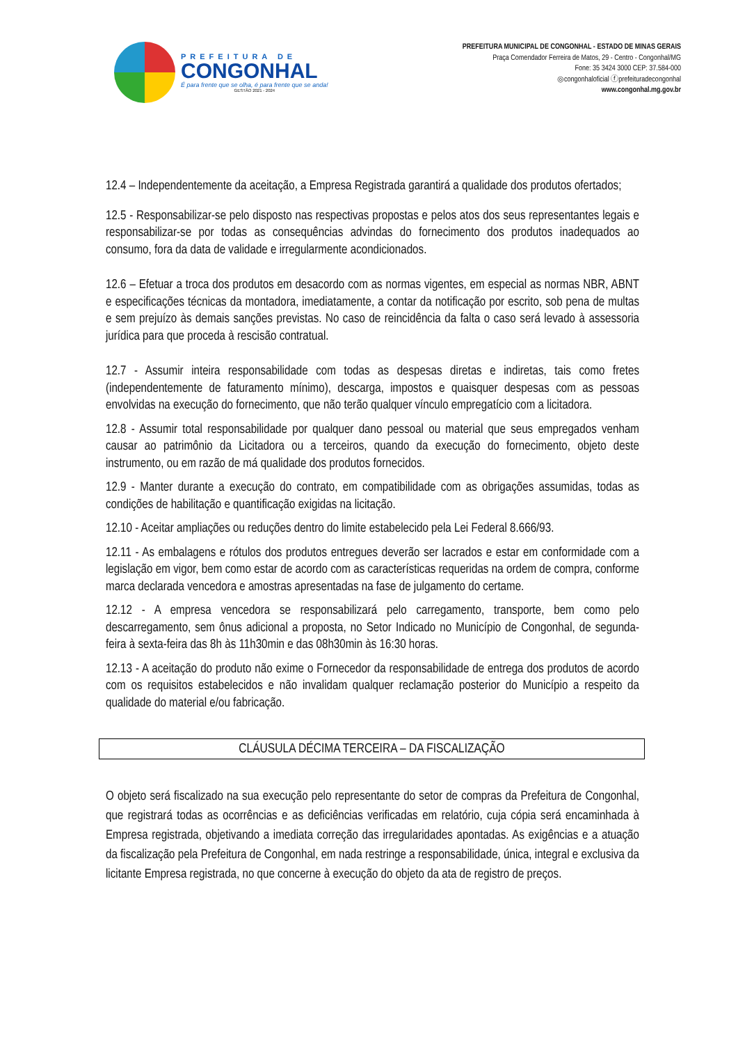PREFEITURA DE
CONGONHAL
É para frente que se olha, é para frente que se anda!
GESTÃO 2021 - 2024
PREFEITURA MUNICIPAL DE CONGONHAL - ESTADO DE MINAS GERAIS
Praça Comendador Ferreira de Matos, 29 - Centro - Congonhal/MG
Fone: 35 3424 3000 CEP: 37.584-000
◎congonhaloficial ⓕprefeituradecongonhal
www.congonhal.mg.gov.br
12.4 – Independentemente da aceitação, a Empresa Registrada garantirá a qualidade dos produtos ofertados;
12.5 - Responsabilizar-se pelo disposto nas respectivas propostas e pelos atos dos seus representantes legais e responsabilizar-se por todas as consequências advindas do fornecimento dos produtos inadequados ao consumo, fora da data de validade e irregularmente acondicionados.
12.6 – Efetuar a troca dos produtos em desacordo com as normas vigentes, em especial as normas NBR, ABNT e especificações técnicas da montadora, imediatamente, a contar da notificação por escrito, sob pena de multas e sem prejuízo às demais sanções previstas. No caso de reincidência da falta o caso será levado à assessoria jurídica para que proceda à rescisão contratual.
12.7 - Assumir inteira responsabilidade com todas as despesas diretas e indiretas, tais como fretes (independentemente de faturamento mínimo), descarga, impostos e quaisquer despesas com as pessoas envolvidas na execução do fornecimento, que não terão qualquer vínculo empregatício com a licitadora.
12.8 - Assumir total responsabilidade por qualquer dano pessoal ou material que seus empregados venham causar ao patrimônio da Licitadora ou a terceiros, quando da execução do fornecimento, objeto deste instrumento, ou em razão de má qualidade dos produtos fornecidos.
12.9 - Manter durante a execução do contrato, em compatibilidade com as obrigações assumidas, todas as condições de habilitação e quantificação exigidas na licitação.
12.10 - Aceitar ampliações ou reduções dentro do limite estabelecido pela Lei Federal 8.666/93.
12.11 - As embalagens e rótulos dos produtos entregues deverão ser lacrados e estar em conformidade com a legislação em vigor, bem como estar de acordo com as características requeridas na ordem de compra, conforme marca declarada vencedora e amostras apresentadas na fase de julgamento do certame.
12.12 - A empresa vencedora se responsabilizará pelo carregamento, transporte, bem como pelo descarregamento, sem ônus adicional a proposta, no Setor Indicado no Município de Congonhal, de segunda-feira à sexta-feira das 8h às 11h30min e das 08h30min às 16:30 horas.
12.13 - A aceitação do produto não exime o Fornecedor da responsabilidade de entrega dos produtos de acordo com os requisitos estabelecidos e não invalidam qualquer reclamação posterior do Município a respeito da qualidade do material e/ou fabricação.
CLÁUSULA DÉCIMA TERCEIRA – DA FISCALIZAÇÃO
O objeto será fiscalizado na sua execução pelo representante do setor de compras da Prefeitura de Congonhal, que registrará todas as ocorrências e as deficiências verificadas em relatório, cuja cópia será encaminhada à Empresa registrada, objetivando a imediata correção das irregularidades apontadas. As exigências e a atuação da fiscalização pela Prefeitura de Congonhal, em nada restringe a responsabilidade, única, integral e exclusiva da licitante Empresa registrada, no que concerne à execução do objeto da ata de registro de preços.